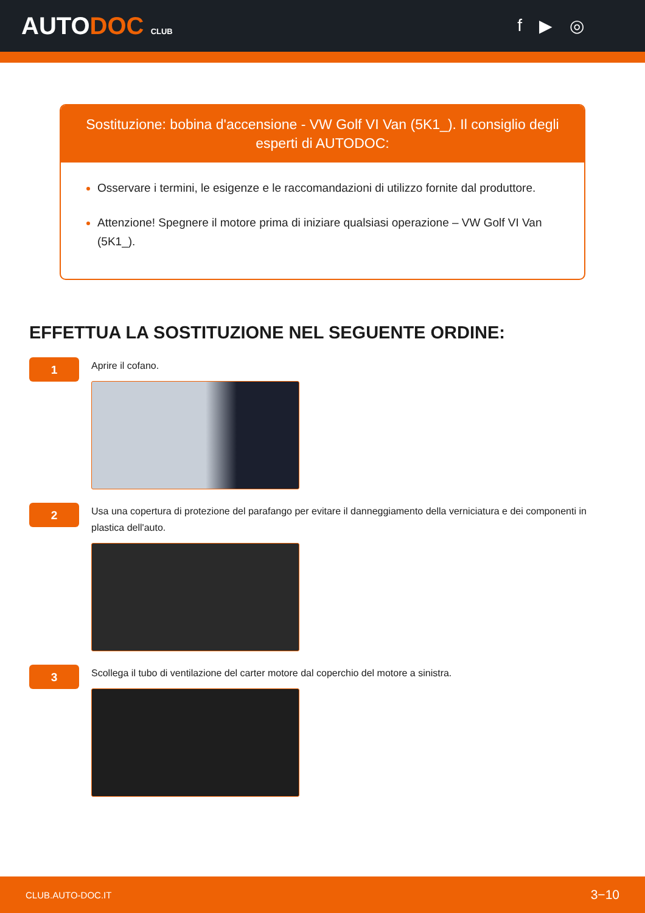AUTODOC CLUB
f ▶ ◎
Sostituzione: bobina d'accensione - VW Golf VI Van (5K1_). Il consiglio degli esperti di AUTODOC:
Osservare i termini, le esigenze e le raccomandazioni di utilizzo fornite dal produttore.
Attenzione! Spegnere il motore prima di iniziare qualsiasi operazione – VW Golf VI Van (5K1_).
EFFETTUA LA SOSTITUZIONE NEL SEGUENTE ORDINE:
1
Aprire il cofano.
2
Usa una copertura di protezione del parafango per evitare il danneggiamento della verniciatura e dei componenti in plastica dell'auto.
3
Scollega il tubo di ventilazione del carter motore dal coperchio del motore a sinistra.
CLUB.AUTO-DOC.IT 3−10